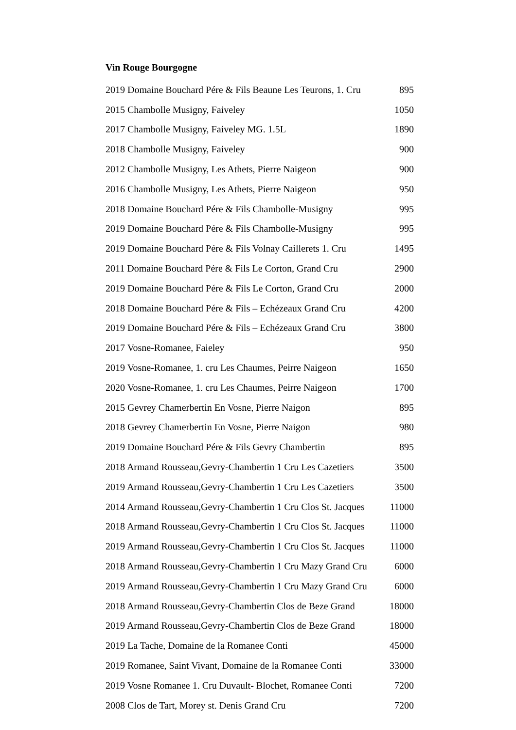Vin Rouge Bourgogne
| 2019 Domaine Bouchard Pére & Fils Beaune Les Teurons, 1. Cru | 895 |
| 2015 Chambolle Musigny, Faiveley | 1050 |
| 2017 Chambolle Musigny, Faiveley MG. 1.5L | 1890 |
| 2018 Chambolle Musigny, Faiveley | 900 |
| 2012 Chambolle Musigny, Les Athets, Pierre Naigeon | 900 |
| 2016 Chambolle Musigny, Les Athets, Pierre Naigeon | 950 |
| 2018 Domaine Bouchard Pére & Fils Chambolle-Musigny | 995 |
| 2019 Domaine Bouchard Pére & Fils Chambolle-Musigny | 995 |
| 2019 Domaine Bouchard Pére & Fils Volnay Caillerets 1. Cru | 1495 |
| 2011 Domaine Bouchard Pére & Fils Le Corton, Grand Cru | 2900 |
| 2019 Domaine Bouchard Pére & Fils Le Corton, Grand Cru | 2000 |
| 2018 Domaine Bouchard Pére & Fils – Echézeaux Grand Cru | 4200 |
| 2019 Domaine Bouchard Pére & Fils – Echézeaux Grand Cru | 3800 |
| 2017 Vosne-Romanee, Faieley | 950 |
| 2019 Vosne-Romanee, 1. cru Les Chaumes, Peirre Naigeon | 1650 |
| 2020 Vosne-Romanee, 1. cru Les Chaumes, Peirre Naigeon | 1700 |
| 2015 Gevrey Chamerbertin En Vosne, Pierre Naigon | 895 |
| 2018 Gevrey Chamerbertin En Vosne, Pierre Naigon | 980 |
| 2019 Domaine Bouchard Pére & Fils Gevry Chambertin | 895 |
| 2018 Armand Rousseau,Gevry-Chambertin 1 Cru Les Cazetiers | 3500 |
| 2019 Armand Rousseau,Gevry-Chambertin 1 Cru Les Cazetiers | 3500 |
| 2014 Armand Rousseau,Gevry-Chambertin 1 Cru Clos St. Jacques | 11000 |
| 2018 Armand Rousseau,Gevry-Chambertin 1 Cru Clos St. Jacques | 11000 |
| 2019 Armand Rousseau,Gevry-Chambertin 1 Cru Clos St. Jacques | 11000 |
| 2018 Armand Rousseau,Gevry-Chambertin 1 Cru Mazy Grand Cru | 6000 |
| 2019 Armand Rousseau,Gevry-Chambertin 1 Cru Mazy Grand Cru | 6000 |
| 2018 Armand Rousseau,Gevry-Chambertin Clos de Beze Grand | 18000 |
| 2019 Armand Rousseau,Gevry-Chambertin Clos de Beze Grand | 18000 |
| 2019 La Tache, Domaine de la Romanee Conti | 45000 |
| 2019 Romanee, Saint Vivant, Domaine de la Romanee Conti | 33000 |
| 2019 Vosne Romanee 1. Cru Duvault- Blochet, Romanee Conti | 7200 |
| 2008 Clos de Tart, Morey st. Denis Grand Cru | 7200 |